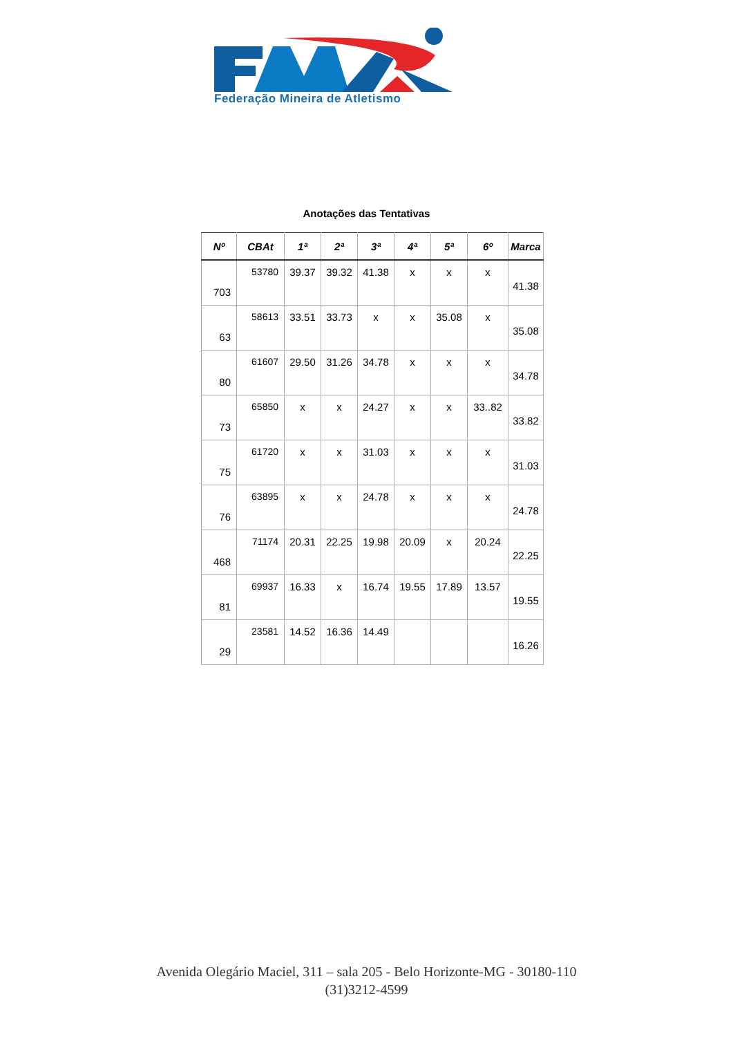Federação Mineira de Atletismo
Anotações das Tentativas
| Nº | CBAt | 1ª | 2ª | 3ª | 4ª | 5ª | 6º | Marca |
| --- | --- | --- | --- | --- | --- | --- | --- | --- |
| 703 | 53780 | 39.37 | 39.32 | 41.38 | x | x | x | 41.38 |
| 63 | 58613 | 33.51 | 33.73 | x | x | 35.08 | x | 35.08 |
| 80 | 61607 | 29.50 | 31.26 | 34.78 | x | x | x | 34.78 |
| 73 | 65850 | x | x | 24.27 | x | x | 33..82 | 33.82 |
| 75 | 61720 | x | x | 31.03 | x | x | x | 31.03 |
| 76 | 63895 | x | x | 24.78 | x | x | x | 24.78 |
| 468 | 71174 | 20.31 | 22.25 | 19.98 | 20.09 | x | 20.24 | 22.25 |
| 81 | 69937 | 16.33 | x | 16.74 | 19.55 | 17.89 | 13.57 | 19.55 |
| 29 | 23581 | 14.52 | 16.36 | 14.49 | | | | 16.26 |
Avenida Olegário Maciel, 311 – sala 205 - Belo Horizonte-MG - 30180-110
(31)3212-4599